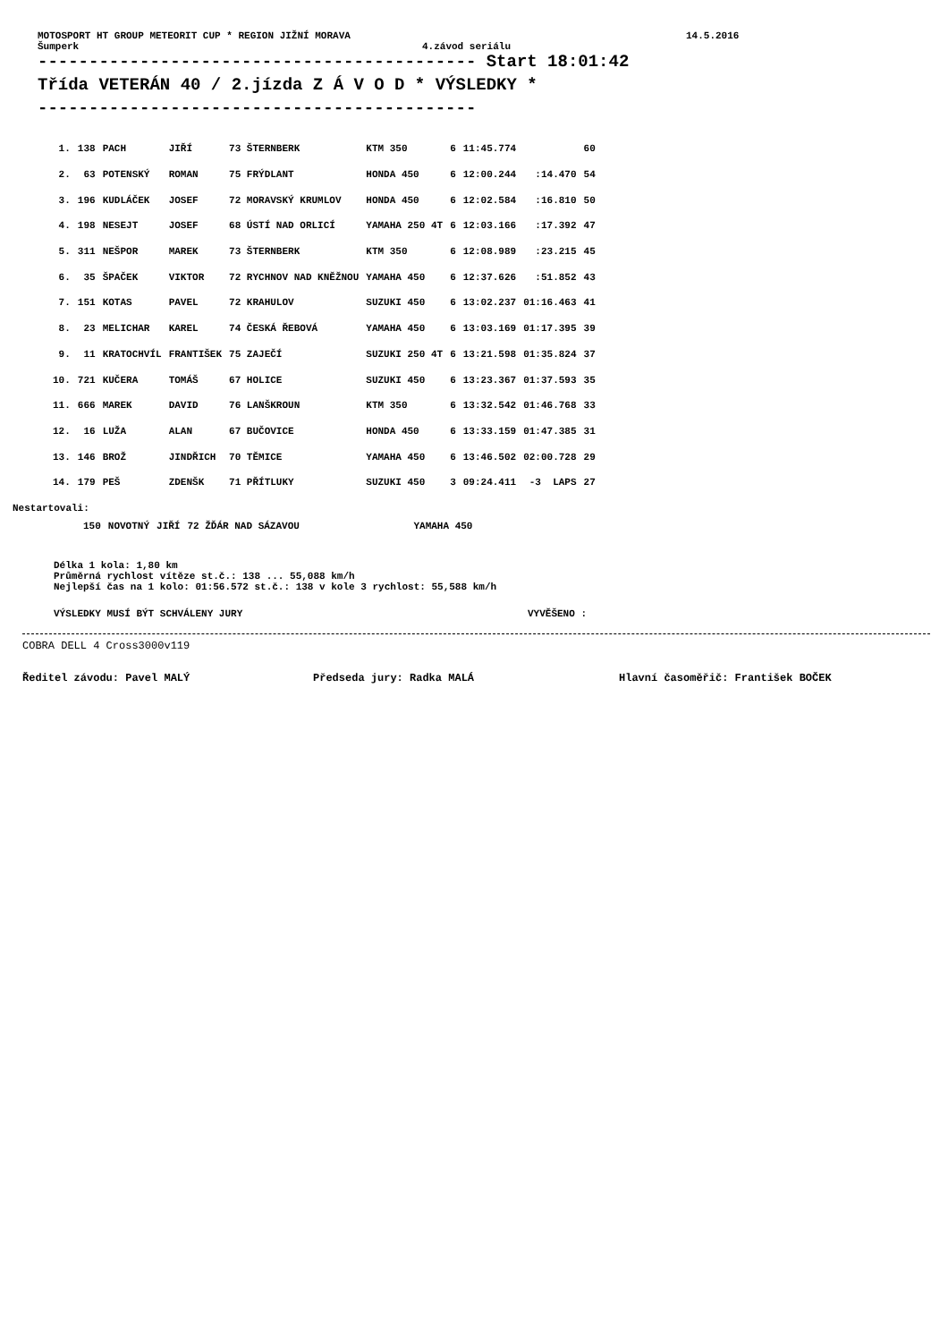MOTOSPORT HT GROUP METEORIT CUP * REGION JIŽNÍ MORAVA 14.5.2016
Šumperk 4.závod seriálu
------------------------------------------- Start 18:01:42
Třída VETERÁN 40 / 2.jízda Z Á V O D * VÝSLEDKY *
-------------------------------------------
| 1. | 138 | PACH | JIŘÍ | 73 ŠTERNBERK | KTM 350 | 6 | 11:45.774 | | 60 |
| 2. | 63 | POTENSKÝ | ROMAN | 75 FRÝDLANT | HONDA 450 | 6 | 12:00.244 | :14.470 | 54 |
| 3. | 196 | KUDLÁČEK | JOSEF | 72 MORAVSKÝ KRUMLOV | HONDA 450 | 6 | 12:02.584 | :16.810 | 50 |
| 4. | 198 | NESEJT | JOSEF | 68 ÚSTÍ NAD ORLICÍ | YAMAHA 250 4T | 6 | 12:03.166 | :17.392 | 47 |
| 5. | 311 | NEŠPOR | MAREK | 73 ŠTERNBERK | KTM 350 | 6 | 12:08.989 | :23.215 | 45 |
| 6. | 35 | ŠPAČEK | VIKTOR | 72 RYCHNOV NAD KNĚŽNOU | YAMAHA 450 | 6 | 12:37.626 | :51.852 | 43 |
| 7. | 151 | KOTAS | PAVEL | 72 KRAHULOV | SUZUKI 450 | 6 | 13:02.237 | 01:16.463 | 41 |
| 8. | 23 | MELICHAR | KAREL | 74 ČESKÁ ŘEBOVÁ | YAMAHA 450 | 6 | 13:03.169 | 01:17.395 | 39 |
| 9. | 11 | KRATOCHVÍL | FRANTIŠEK | 75 ZAJEČÍ | SUZUKI 250 4T | 6 | 13:21.598 | 01:35.824 | 37 |
| 10. | 721 | KUČERA | TOMÁŠ | 67 HOLICE | SUZUKI 450 | 6 | 13:23.367 | 01:37.593 | 35 |
| 11. | 666 | MAREK | DAVID | 76 LANŠKROUN | KTM 350 | 6 | 13:32.542 | 01:46.768 | 33 |
| 12. | 16 | LUŽA | ALAN | 67 BUČOVICE | HONDA 450 | 6 | 13:33.159 | 01:47.385 | 31 |
| 13. | 146 | BROŽ | JINDŘICH | 70 TĚMICE | YAMAHA 450 | 6 | 13:46.502 | 02:00.728 | 29 |
| 14. | 179 | PEŠ | ZDENŠK | 71 PŘÍTLUKY | SUZUKI 450 | 3 | 09:24.411 | -3 LAPS | 27 |
Nestartovali:
| | 150 | NOVOTNÝ | JIŘÍ | 72 ŽĎÁR NAD SÁZAVOU | YAMAHA 450 |
Délka 1 kola: 1,80 km
Průměrná rychlost vítěze st.č.: 138 ... 55,088 km/h
Nejlepší čas na 1 kolo: 01:56.572 st.č.: 138 v kole 3 rychlost: 55,588 km/h
VÝSLEDKY MUSÍ BÝT SCHVÁLENY JURY VYVĚŠENO :
COBRA DELL 4 Cross3000v119
Ředitel závodu: Pavel MALÝ Předseda jury: Radka MALÁ Hlavní časoměřič: František BOČEK